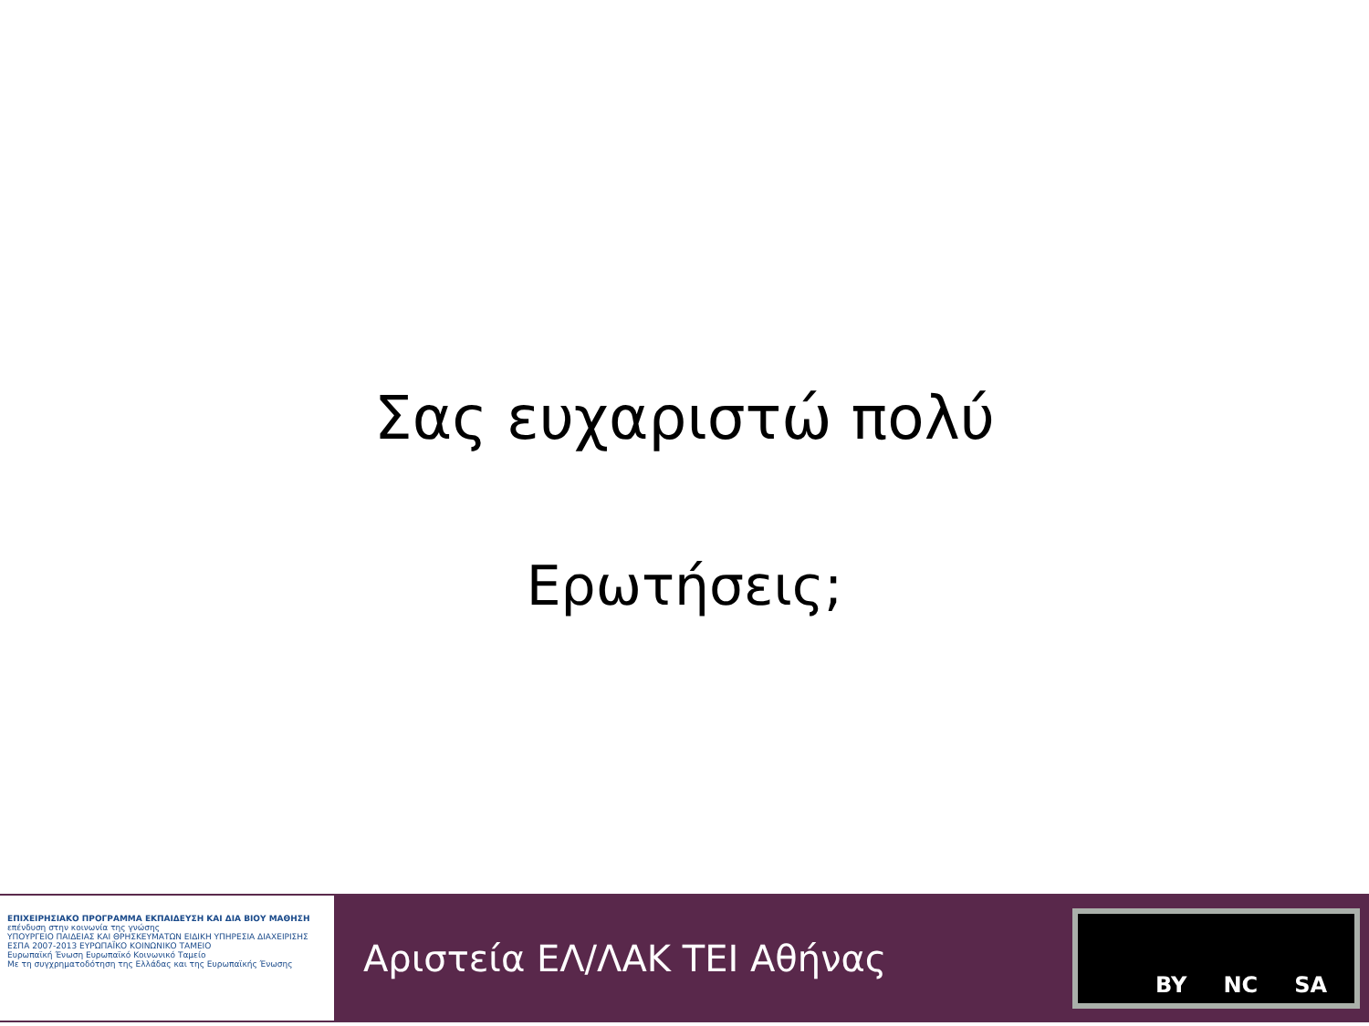Σας ευχαριστώ πολύ
Ερωτήσεις;
ΕΠΙΧΕΙΡΗΣΙΑΚΟ ΠΡΟΓΡΑΜΜΑ ΕΚΠΑΙΔΕΥΣΗ ΚΑΙ ΔΙΑ ΒΙΟΥ ΜΑΘΗΣΗ
επένδυση στην κοινωνία της γνώσης
ΥΠΟΥΡΓΕΙΟ ΠΑΙΔΕΙΑΣ ΚΑΙ ΘΡΗΣΚΕΥΜΑΤΩΝ ΕΙΔΙΚΗ ΥΠΗΡΕΣΙΑ ΔΙΑΧΕΙΡΙΣΗΣ
ΕΣΠΑ 2007-2013 ΕΥΡΩΠΑΪΚΟ ΚΟΙΝΩΝΙΚΟ ΤΑΜΕΙΟ
Ευρωπαϊκή Ένωση Ευρωπαϊκό Κοινωνικό Ταμείο
Με τη συγχρηματοδότηση της Ελλάδας και της Ευρωπαϊκής Ένωσης
Αριστεία ΕΛ/ΛΑΚ ΤΕΙ Αθήνας
BY NC SA